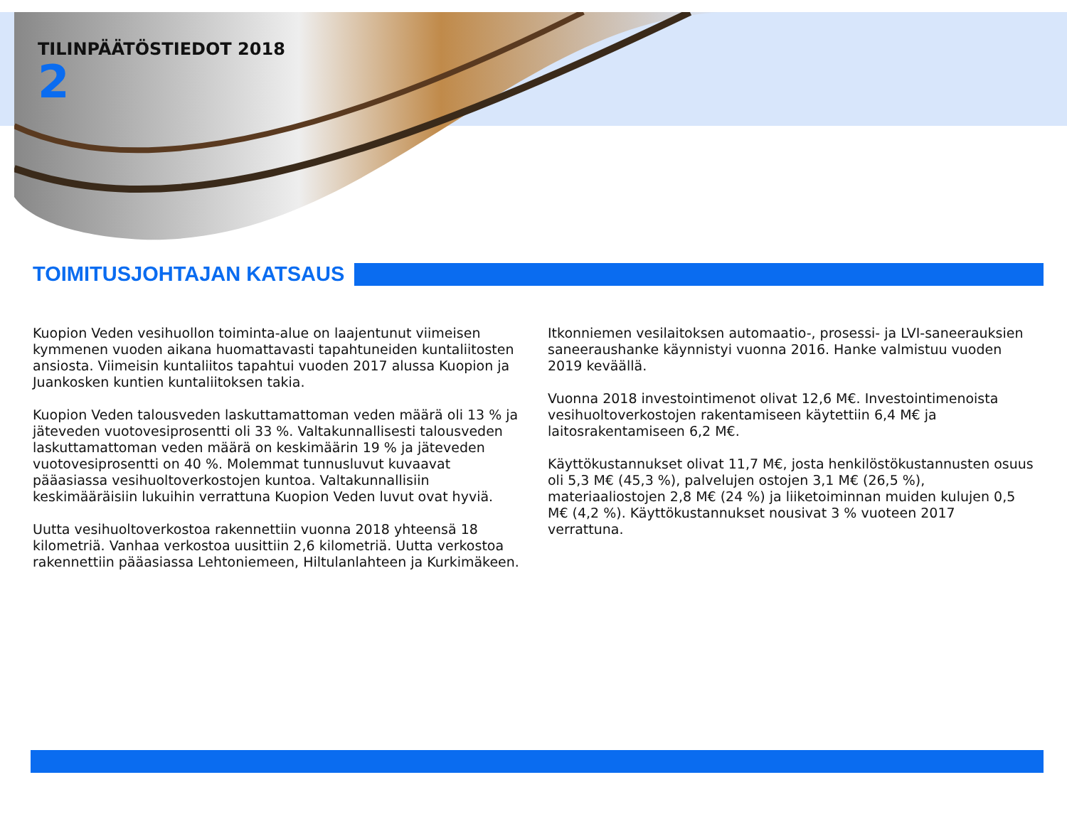TILINPÄÄTÖSTIEDOT 2018
2
TOIMITUSJOHTAJAN KATSAUS
Kuopion Veden vesihuollon toiminta-alue on laajentunut viimeisen kymmenen vuoden aikana huomattavasti tapahtuneiden kuntaliitosten ansiosta. Viimeisin kuntaliitos tapahtui vuoden 2017 alussa Kuopion ja Juankosken kuntien kuntaliitoksen takia.
Kuopion Veden talousveden laskuttamattoman veden määrä oli 13 % ja jäteveden vuotovesiprosentti oli 33 %. Valtakunnallisesti talousveden laskuttamattoman veden määrä on keskimäärin 19 % ja jäteveden vuotovesiprosentti on 40 %. Molemmat tunnusluvut kuvaavat pääasiassa vesihuoltoverkostojen kuntoa. Valtakunnallisiin keskimääräisiin lukuihin verrattuna Kuopion Veden luvut ovat hyviä.
Uutta vesihuoltoverkostoa rakennettiin vuonna 2018 yhteensä 18 kilometriä. Vanhaa verkostoa uusittiin 2,6 kilometriä. Uutta verkostoa rakennettiin pääasiassa Lehtoniemeen, Hiltulanlahteen ja Kurkimäkeen.
Itkonniemen vesilaitoksen automaatio-, prosessi- ja LVI-saneerauksien saneeraushanke käynnistyi vuonna 2016. Hanke valmistuu vuoden 2019 keväällä.
Vuonna 2018 investointimenot olivat 12,6 M€. Investointimenoista vesihuoltoverkostojen rakentamiseen käytettiin 6,4 M€ ja laitosrakentamiseen 6,2 M€.
Käyttökustannukset olivat 11,7 M€, josta henkilöstökustannusten osuus oli 5,3 M€ (45,3 %), palvelujen ostojen 3,1 M€ (26,5 %), materiaaliostojen 2,8 M€ (24 %) ja liiketoiminnan muiden kulujen 0,5 M€ (4,2 %). Käyttökustannukset nousivat 3 % vuoteen 2017 verrattuna.